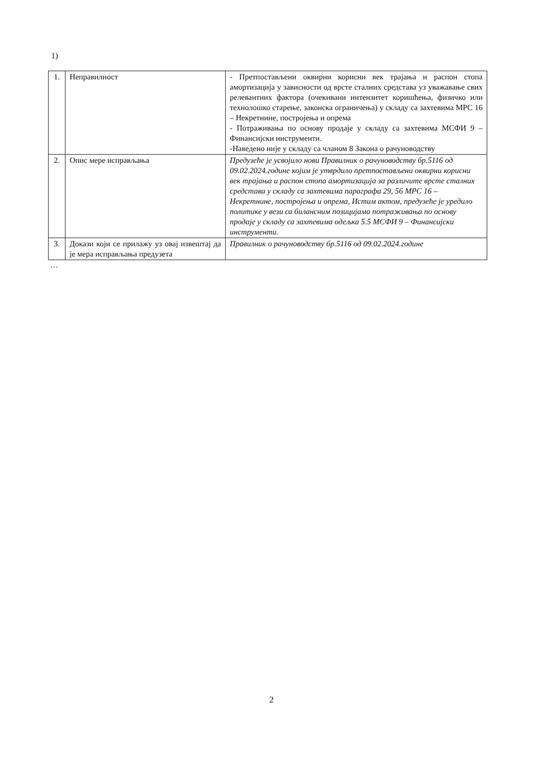1)
| 1. | Неправилност | - Претпостављени оквирни корисни век трајања и распон стопа амортизација у зависности од врсте сталних средстава уз уважавање свих релевантних фактора (очекивани интензитет коришћења, физичко или технолошко старење, законска ограничења) у складу са захтевима МРС 16 – Некретнине, постројења и опрема - Потраживања по основу продаје у складу са захтевима МСФИ 9 – Финансијски инструменти. -Наведено није у складу са чланом 8 Закона о рачуноводству |
| 2. | Опис мере исправљања | Предузеће је усвојило нови Правилник о рачуноводству бр.5116 од 09.02.2024.године којим је утврдило претпостављени оквирни корисни век трајања и распон стопа амортизација за различите врсте сталних средстава у складу са захтевима параграфа 29, 56 МРС 16 – Некретнине, постројења и опрема, Истим актом, предузеће је уредило политике у вези са билансним позицијама потраживања по основу продаје у складу са захтевима одељка 5.5 МСФИ 9 – Финансијски инструменти. |
| 3. | Докази који се прилажу уз овај извештај да је мера исправљања предузета | Правилник о рачуноводству бр.5116 од 09.02.2024.године |
…
2